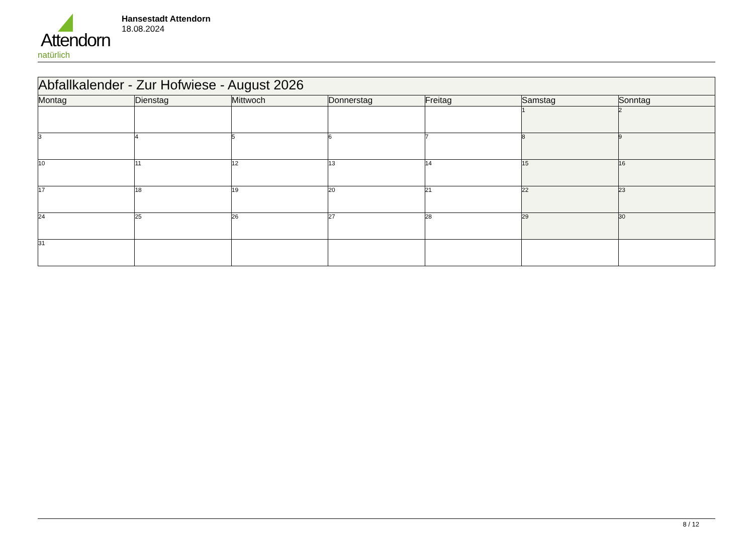Attendorn
natürlich
Hansestadt Attendorn
18.08.2024
| Abfallkalender - Zur Hofwiese - August 2026 | | | | | | |
| Montag | Dienstag | Mittwoch | Donnerstag | Freitag | Samstag | Sonntag |
| | | | | | 1 | 2 |
| 3 | 4 | 5 | 6 | 7 | 8 | 9 |
| 10 | 11 | 12 | 13 | 14 | 15 | 16 |
| 17 | 18 | 19 | 20 | 21 | 22 | 23 |
| 24 | 25 | 26 | 27 | 28 | 29 | 30 |
| 31 | | | | | | |
8 / 12